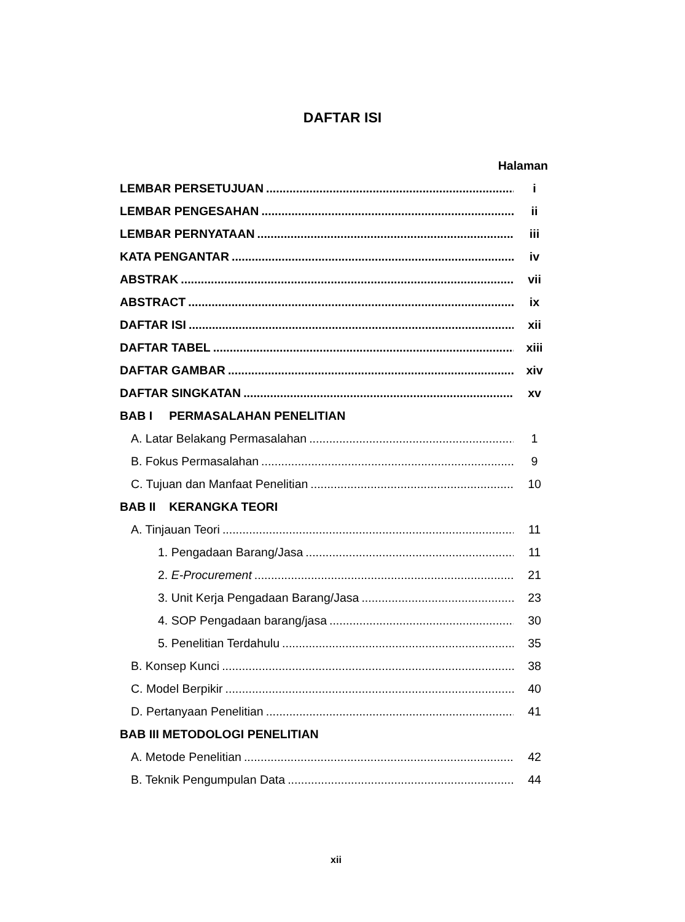DAFTAR ISI
Halaman
LEMBAR PERSETUJUAN i
LEMBAR PENGESAHAN ii
LEMBAR PERNYATAAN iii
KATA PENGANTAR iv
ABSTRAK vii
ABSTRACT ix
DAFTAR ISI xii
DAFTAR TABEL xiii
DAFTAR GAMBAR xiv
DAFTAR SINGKATAN xv
BAB I PERMASALAHAN PENELITIAN
A. Latar Belakang Permasalahan 1
B. Fokus Permasalahan 9
C. Tujuan dan Manfaat Penelitian 10
BAB II KERANGKA TEORI
A. Tinjauan Teori 11
1. Pengadaan Barang/Jasa 11
2. E-Procurement 21
3. Unit Kerja Pengadaan Barang/Jasa 23
4. SOP Pengadaan barang/jasa 30
5. Penelitian Terdahulu 35
B. Konsep Kunci 38
C. Model Berpikir 40
D. Pertanyaan Penelitian 41
BAB III METODOLOGI PENELITIAN
A. Metode Penelitian 42
B. Teknik Pengumpulan Data 44
xii